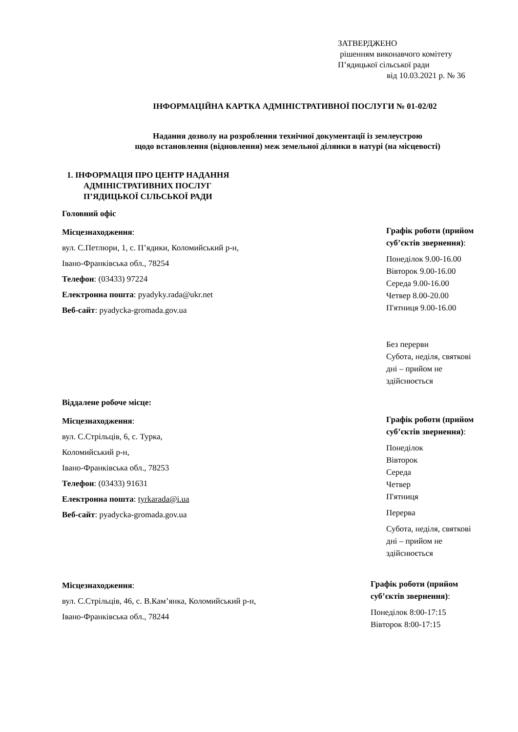ЗАТВЕРДЖЕНО
рішенням виконавчого комітету
П’ядицької сільської ради
від 10.03.2021 р. № 36
ІНФОРМАЦІЙНА КАРТКА АДМІНІСТРАТИВНОЇ ПОСЛУГИ № 01-02/02
Надання дозволу на розроблення технічної документації із землеустрою
щодо встановлення (відновлення) меж земельної ділянки в натурі (на місцевості)
1. ІНФОРМАЦІЯ ПРО ЦЕНТР НАДАННЯ
АДМІНІСТРАТИВНИХ ПОСЛУГ
П’ЯДИЦЬКОЇ СІЛЬСЬКОЇ РАДИ
Головний офіс
Місцезнаходження:
вул. С.Петлюри, 1, с. П’ядики, Коломийський р-н,
Івано-Франківська обл., 78254
Телефон: (03433) 97224
Електронна пошта: pyadyky.rada@ukr.net
Веб-сайт: pyadycka-gromada.gov.ua
Графік роботи (прийом суб’єктів звернення):
Понеділок 9.00-16.00
Вівторок 9.00-16.00
Середа 9.00-16.00
Четвер 8.00-20.00
П'ятниця 9.00-16.00
Без перерви
Субота, неділя, святкові дні – прийом не здійснюється
Віддалене робоче місце:
Місцезнаходження:
вул. С.Стрільців, 6, с. Турка,
Коломийський р-н,
Івано-Франківська обл., 78253
Телефон: (03433) 91631
Електронна пошта: tyrkarada@i.ua
Веб-сайт: pyadycka-gromada.gov.ua
Графік роботи (прийом суб’єктів звернення):
Понеділок
Вівторок
Середа
Четвер
П'ятниця
Перерва
Субота, неділя, святкові дні – прийом не здійснюється
Місцезнаходження:
вул. С.Стрільців, 46, с. В.Кам’янка, Коломийський р-н,
Івано-Франківська обл., 78244
Графік роботи (прийом суб’єктів звернення):
Понеділок 8:00-17:15
Вівторок 8:00-17:15